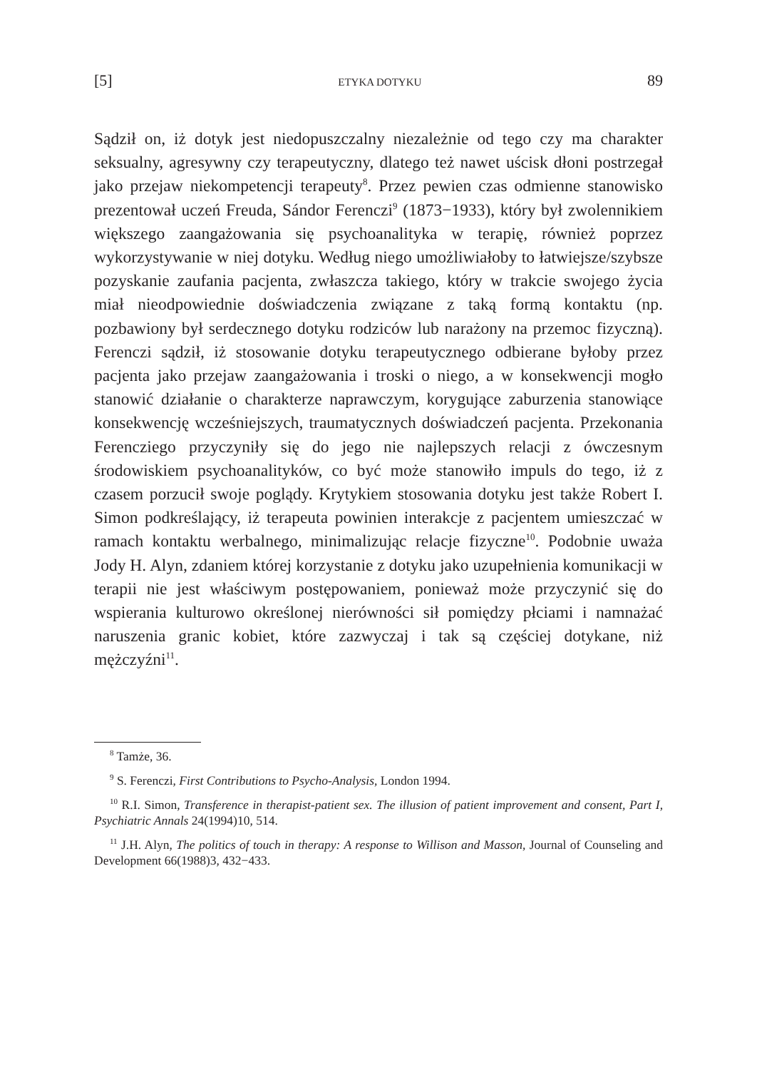[5] ETYKA DOTYKU 89
Sądził on, iż dotyk jest niedopuszczalny niezależnie od tego czy ma charakter seksualny, agresywny czy terapeutyczny, dlatego też nawet uścisk dłoni postrzegał jako przejaw niekompetencji terapeuty<sup>8</sup>. Przez pewien czas odmienne stanowisko prezentował uczeń Freuda, Sándor Ferenczi<sup>9</sup> (1873−1933), który był zwolennikiem większego zaangażowania się psychoanalityka w terapię, również poprzez wykorzystywanie w niej dotyku. Według niego umożliwiałoby to łatwiejsze/szybsze pozyskanie zaufania pacjenta, zwłaszcza takiego, który w trakcie swojego życia miał nieodpowiednie doświadczenia związane z taką formą kontaktu (np. pozbawiony był serdecznego dotyku rodziców lub narażony na przemoc fizyczną). Ferenczi sądził, iż stosowanie dotyku terapeutycznego odbierane byłoby przez pacjenta jako przejaw zaangażowania i troski o niego, a w konsekwencji mogło stanowić działanie o charakterze naprawczym, korygujące zaburzenia stanowiące konsekwencję wcześniejszych, traumatycznych doświadczeń pacjenta. Przekonania Ferencziego przyczyniły się do jego nie najlepszych relacji z ówczesnym środowiskiem psychoanalityków, co być może stanowiło impuls do tego, iż z czasem porzucił swoje poglądy. Krytykiem stosowania dotyku jest także Robert I. Simon podkreślający, iż terapeuta powinien interakcje z pacjentem umieszczać w ramach kontaktu werbalnego, minimalizując relacje fizyczne<sup>10</sup>. Podobnie uważa Jody H. Alyn, zdaniem której korzystanie z dotyku jako uzupełnienia komunikacji w terapii nie jest właściwym postępowaniem, ponieważ może przyczynić się do wspierania kulturowo określonej nierówności sił pomiędzy płciami i namnażać naruszenia granic kobiet, które zazwyczaj i tak są częściej dotykane, niż mężczyźni<sup>11</sup>.
<sup>8</sup> Tamże, 36.
<sup>9</sup> S. Ferenczi, First Contributions to Psycho-Analysis, London 1994.
<sup>10</sup> R.I. Simon, Transference in therapist-patient sex. The illusion of patient improvement and consent, Part I, Psychiatric Annals 24(1994)10, 514.
<sup>11</sup> J.H. Alyn, The politics of touch in therapy: A response to Willison and Masson, Journal of Counseling and Development 66(1988)3, 432−433.